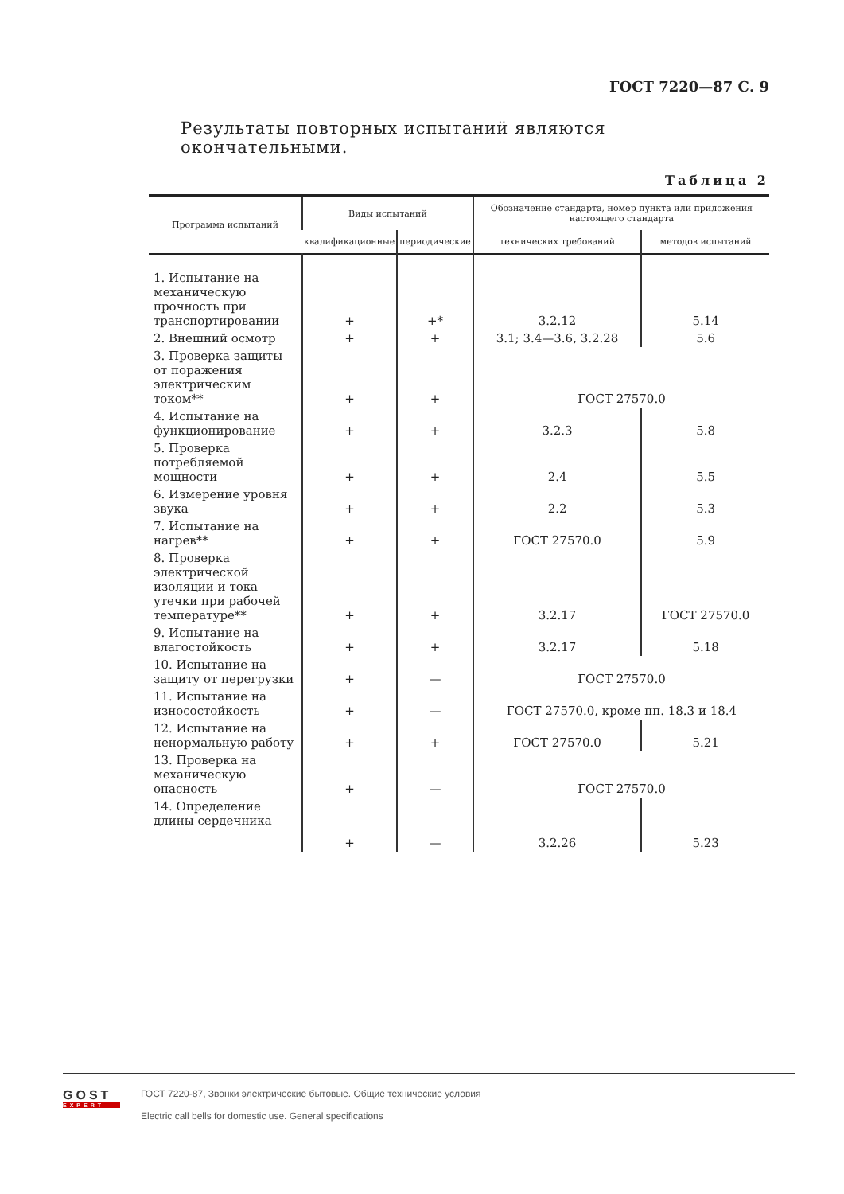ГОСТ 7220—87 С. 9
Результаты повторных испытаний являются окончательными.
Таблица 2
| Программа испытаний | Виды испытаний | | Обозначение стандарта, номер пункта или приложения настоящего стандарта | |
| --- | --- | --- | --- | --- |
| | квалификационные | периодические | технических требований | методов испытаний |
| 1. Испытание на механическую прочность при транспортировании | + | +* | 3.2.12 | 5.14 |
| 2. Внешний осмотр | + | + | 3.1; 3.4—3.6, 3.2.28 | 5.6 |
| 3. Проверка защиты от поражения электрическим током** | + | + | ГОСТ 27570.0 | |
| 4. Испытание на функционирование | + | + | 3.2.3 | 5.8 |
| 5. Проверка потребляемой мощности | + | + | 2.4 | 5.5 |
| 6. Измерение уровня звука | + | + | 2.2 | 5.3 |
| 7. Испытание на нагрев** | + | + | ГОСТ 27570.0 | 5.9 |
| 8. Проверка электрической изоляции и тока утечки при рабочей температуре** | + | + | 3.2.17 | ГОСТ 27570.0 |
| 9. Испытание на влагостойкость | + | + | 3.2.17 | 5.18 |
| 10. Испытание на защиту от перегрузки | + | — | ГОСТ 27570.0 | |
| 11. Испытание на износостойкость | + | — | ГОСТ 27570.0, кроме пп. 18.3 и 18.4 | |
| 12. Испытание на ненормальную работу | + | + | ГОСТ 27570.0 | 5.21 |
| 13. Проверка на механическую опасность | + | — | ГОСТ 27570.0 | |
| 14. Определение длины сердечника | + | — | 3.2.26 | 5.23 |
GOST
EXPERT
ГОСТ 7220-87, Звонки электрические бытовые. Общие технические условия
Electric call bells for domestic use. General specifications